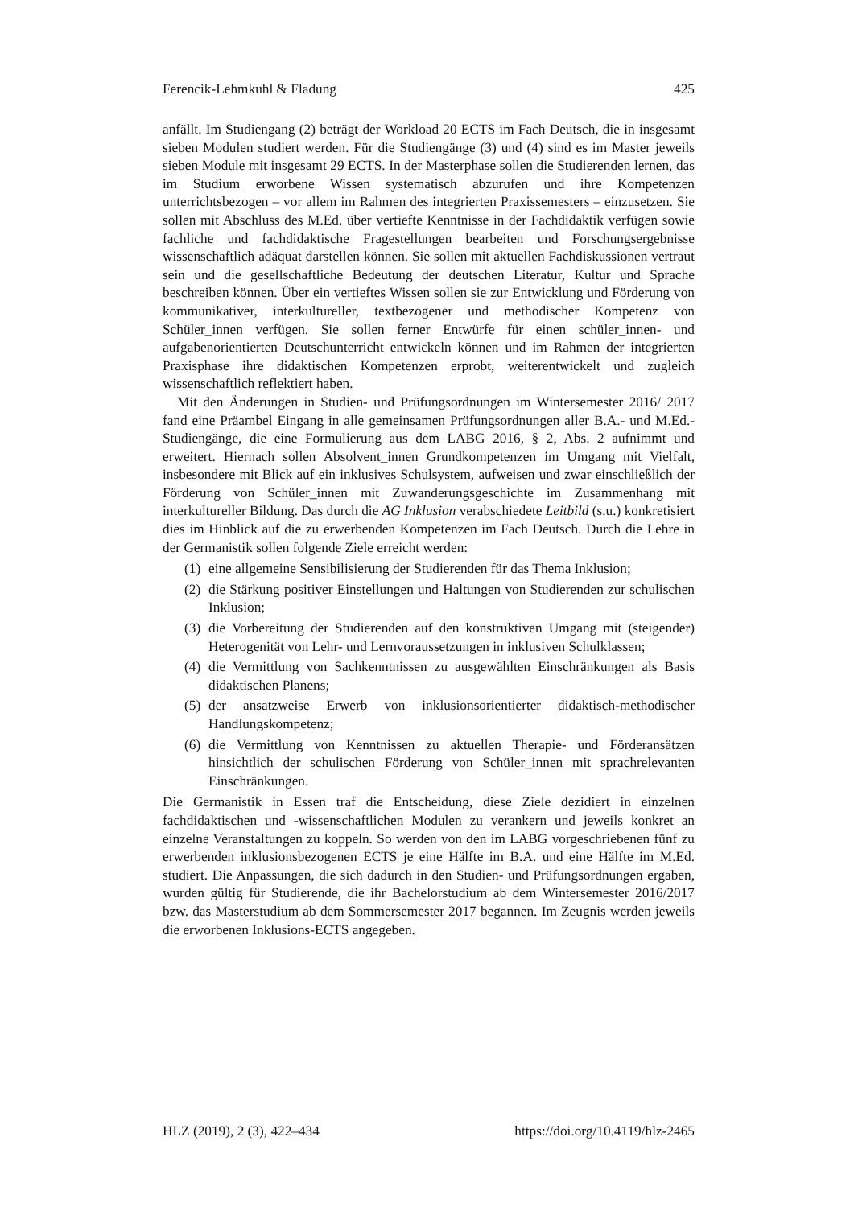Ferencik-Lehmkuhl & Fladung 425
anfällt. Im Studiengang (2) beträgt der Workload 20 ECTS im Fach Deutsch, die in insgesamt sieben Modulen studiert werden. Für die Studiengänge (3) und (4) sind es im Master jeweils sieben Module mit insgesamt 29 ECTS. In der Masterphase sollen die Studierenden lernen, das im Studium erworbene Wissen systematisch abzurufen und ihre Kompetenzen unterrichtsbezogen – vor allem im Rahmen des integrierten Praxis­semesters – einzusetzen. Sie sollen mit Abschluss des M.Ed. über vertiefte Kenntnisse in der Fachdidaktik verfügen sowie fachliche und fachdidaktische Fragestellungen bearbeiten und Forschungsergebnisse wissenschaftlich adäquat darstellen können. Sie sollen mit aktuellen Fachdiskussionen vertraut sein und die gesellschaftliche Bedeu­tung der deutschen Literatur, Kultur und Sprache beschreiben können. Über ein vertief­tes Wissen sollen sie zur Entwicklung und Förderung von kommunikativer, interkultu­reller, textbezogener und methodischer Kompetenz von Schüler_innen verfügen. Sie sollen ferner Entwürfe für einen schüler_innen- und aufgabenorientierten Deutschun­terricht entwickeln können und im Rahmen der integrierten Praxisphase ihre didakti­schen Kompetenzen erprobt, weiterentwickelt und zugleich wissenschaftlich reflektiert haben.
Mit den Änderungen in Studien- und Prüfungsordnungen im Wintersemester 2016/ 2017 fand eine Präambel Eingang in alle gemeinsamen Prüfungsordnungen aller B.A.- und M.Ed.-Studiengänge, die eine Formulierung aus dem LABG 2016, § 2, Abs. 2 aufnimmt und erweitert. Hiernach sollen Absolvent_innen Grundkompetenzen im Um­gang mit Vielfalt, insbesondere mit Blick auf ein inklusives Schulsystem, aufweisen und zwar einschließlich der Förderung von Schüler_innen mit Zuwanderungsgeschich­te im Zusammenhang mit interkultureller Bildung. Das durch die AG Inklusion verab­schiedete Leitbild (s.u.) konkretisiert dies im Hinblick auf die zu erwerbenden Kompe­tenzen im Fach Deutsch. Durch die Lehre in der Germanistik sollen folgende Ziele erreicht werden:
(1) eine allgemeine Sensibilisierung der Studierenden für das Thema Inklusion;
(2) die Stärkung positiver Einstellungen und Haltungen von Studierenden zur schu­lischen Inklusion;
(3) die Vorbereitung der Studierenden auf den konstruktiven Umgang mit (steigen­der) Heterogenität von Lehr- und Lernvoraussetzungen in inklusiven Schulklas­sen;
(4) die Vermittlung von Sachkenntnissen zu ausgewählten Einschränkungen als Basis didaktischen Planens;
(5) der ansatzweise Erwerb von inklusionsorientierter didaktisch-methodischer Handlungskompetenz;
(6) die Vermittlung von Kenntnissen zu aktuellen Therapie- und Förderansätzen hinsichtlich der schulischen Förderung von Schüler_innen mit sprachrelevanten Einschränkungen.
Die Germanistik in Essen traf die Entscheidung, diese Ziele dezidiert in einzelnen fachdidaktischen und -wissenschaftlichen Modulen zu verankern und jeweils konkret an einzelne Veranstaltungen zu koppeln. So werden von den im LABG vorgeschriebe­nen fünf zu erwerbenden inklusionsbezogenen ECTS je eine Hälfte im B.A. und eine Hälfte im M.Ed. studiert. Die Anpassungen, die sich dadurch in den Studien- und Prü­fungsordnungen ergaben, wurden gültig für Studierende, die ihr Bachelorstudium ab dem Wintersemester 2016/2017 bzw. das Masterstudium ab dem Sommersemester 2017 begannen. Im Zeugnis werden jeweils die erworbenen Inklusions-ECTS angege­ben.
HLZ (2019), 2 (3), 422–434 https://doi.org/10.4119/hlz-2465